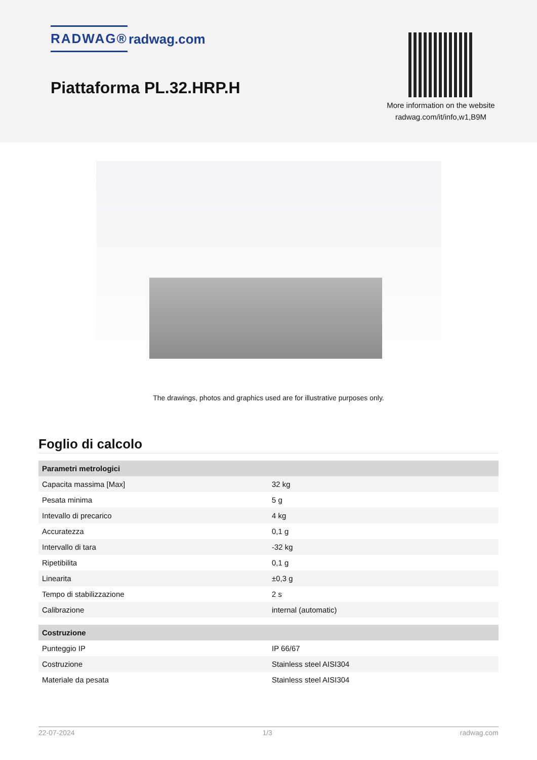RADWAG® radwag.com
Piattaforma PL.32.HRP.H
More information on the website radwag.com/it/info,w1,B9M
The drawings, photos and graphics used are for illustrative purposes only.
Foglio di calcolo
| Parametri metrologici | |
| --- | --- |
| Capacita massima [Max] | 32 kg |
| Pesata minima | 5 g |
| Intevallo di precarico | 4 kg |
| Accuratezza | 0,1 g |
| Intervallo di tara | -32 kg |
| Ripetibilita | 0,1 g |
| Linearita | ±0,3 g |
| Tempo di stabilizzazione | 2 s |
| Calibrazione | internal (automatic) |
| Costruzione | |
| Punteggio IP | IP 66/67 |
| Costruzione | Stainless steel AISI304 |
| Materiale da pesata | Stainless steel AISI304 |
22-07-2024 1/3 radwag.com